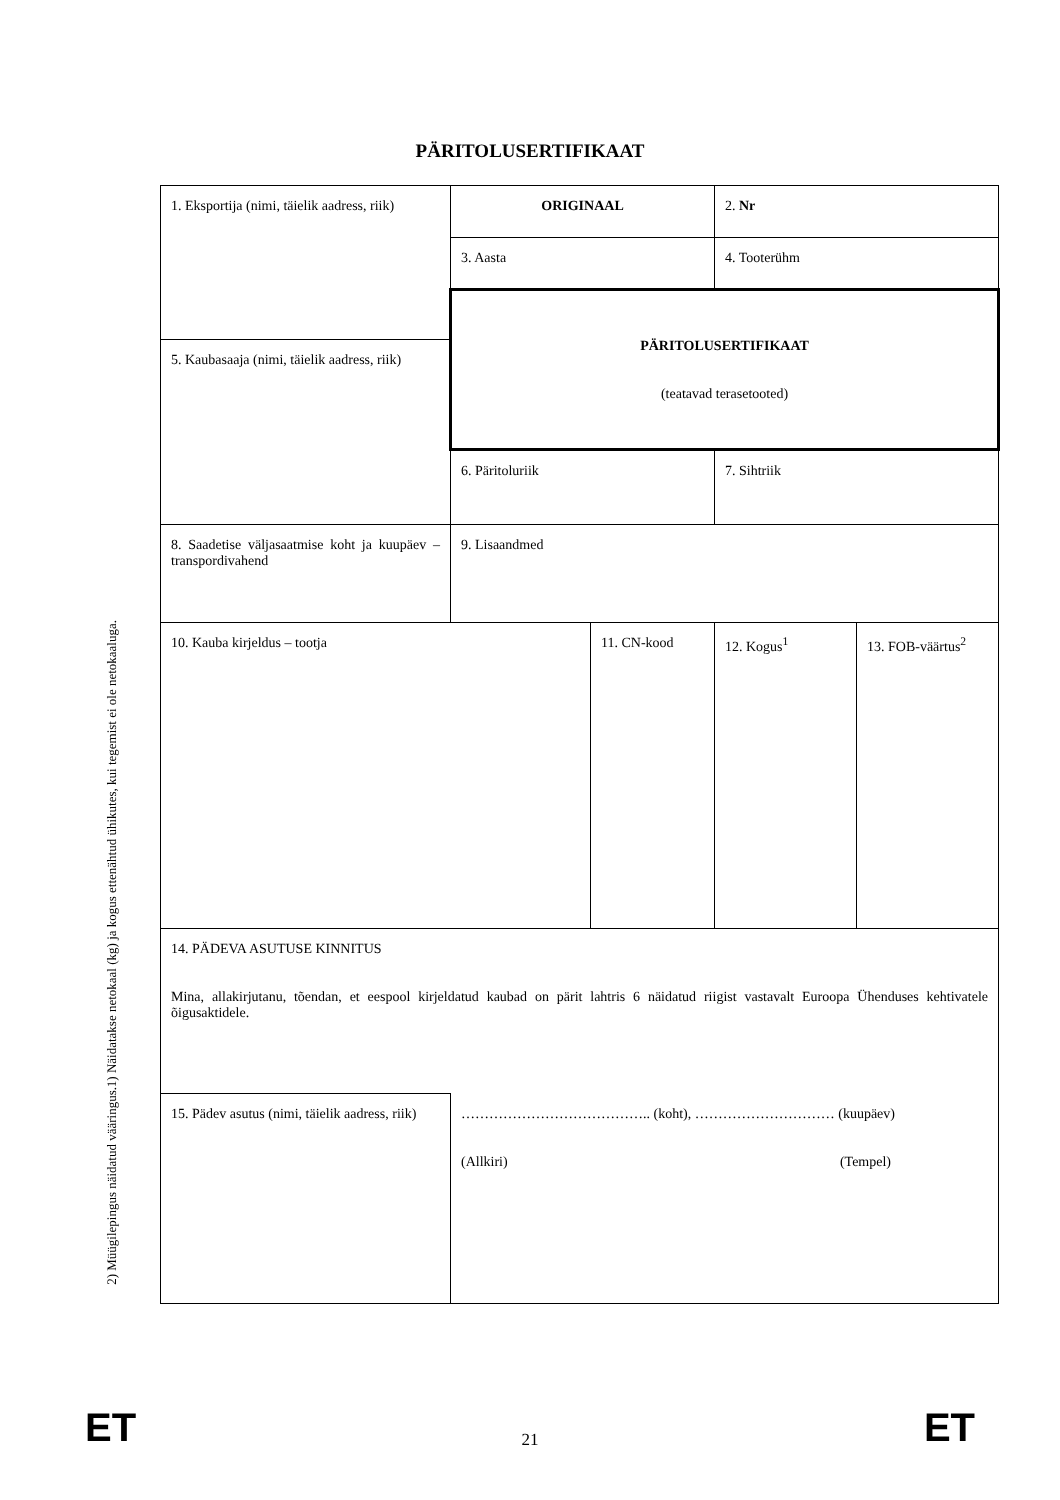PÄRITOLUSERTIFIKAAT
1) Näidatakse netokaal (kg) ja kogus ettenähtud ühikutes, kui tegemist ei ole netokaaluga.
2) Müügilepingus näidatud vääringus.
| 1. Eksportija (nimi, täielik aadress, riik) | ORIGINAAL | | 2. Nr | |
| | 3. Aasta | | 4. Tooterühm | |
| | PÄRITOLUSERTIFIKAAT (teatavad terasetooted) | | | |
| 5. Kaubasaaja (nimi, täielik aadress, riik) | | | | |
| | 6. Päritoluriik | | 7. Sihtriik | |
| 8. Saadetise väljasaatmise koht ja kuupäev – transpordivahend | 9. Lisaandmed | | | |
| 10. Kauba kirjeldus – tootja | | 11. CN-kood | 12. Kogus<sup>1</sup> | 13. FOB-väärtus<sup>2</sup> |
| 14. PÄDEVA ASUTUSE KINNITUS Mina, allakirjutanu, tõendan, et eespool kirjeldatud kaubad on pärit lahtris 6 näidatud riigist vastavalt Euroopa Ühenduses kehtivatele õigusaktidele. | | | | |
| 15. Pädev asutus (nimi, täielik aadress, riik) | ………………………………….. (koht), ………………………… (kuupäev) (Allkiri) (Tempel) | | | |
ET 21 ET